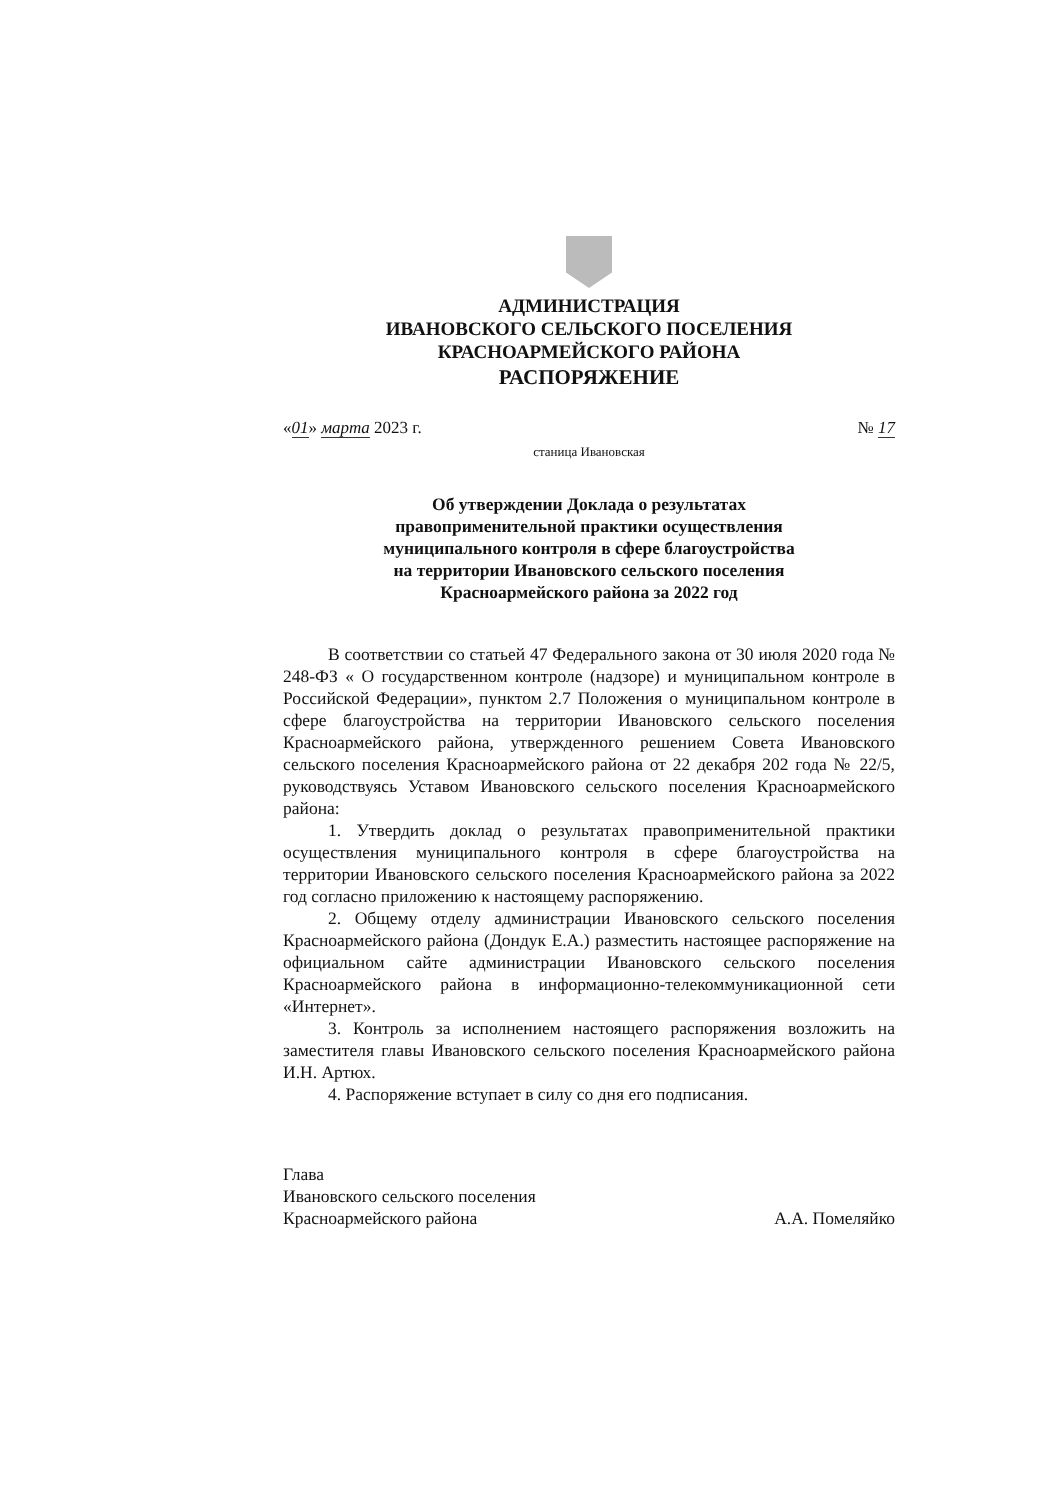АДМИНИСТРАЦИЯ
ИВАНОВСКОГО СЕЛЬСКОГО ПОСЕЛЕНИЯ
КРАСНОАРМЕЙСКОГО РАЙОНА
РАСПОРЯЖЕНИЕ
«01» марта 2023 г. № 17
станица Ивановская
Об утверждении Доклада о результатах
правоприменительной практики осуществления
муниципального контроля в сфере благоустройства
на территории Ивановского сельского поселения
Красноармейского района за 2022 год
В соответствии со статьей 47 Федерального закона от 30 июля 2020 года № 248-ФЗ « О государственном контроле (надзоре) и муниципальном контроле в Российской Федерации», пунктом 2.7 Положения о муниципальном контроле в сфере благоустройства на территории Ивановского сельского поселения Красноармейского района, утвержденного решением Совета Ивановского сельского поселения Красноармейского района от 22 декабря 202 года № 22/5, руководствуясь Уставом Ивановского сельского поселения Красноармейского района:
1. Утвердить доклад о результатах правоприменительной практики осуществления муниципального контроля в сфере благоустройства на территории Ивановского сельского поселения Красноармейского района за 2022 год согласно приложению к настоящему распоряжению.
2. Общему отделу администрации Ивановского сельского поселения Красноармейского района (Дондук Е.А.) разместить настоящее распоряжение на официальном сайте администрации Ивановского сельского поселения Красноармейского района в информационно-телекоммуникационной сети «Интернет».
3. Контроль за исполнением настоящего распоряжения возложить на заместителя главы Ивановского сельского поселения Красноармейского района И.Н. Артюх.
4. Распоряжение вступает в силу со дня его подписания.
Глава
Ивановского сельского поселения
Красноармейского района
А.А. Помеляйко